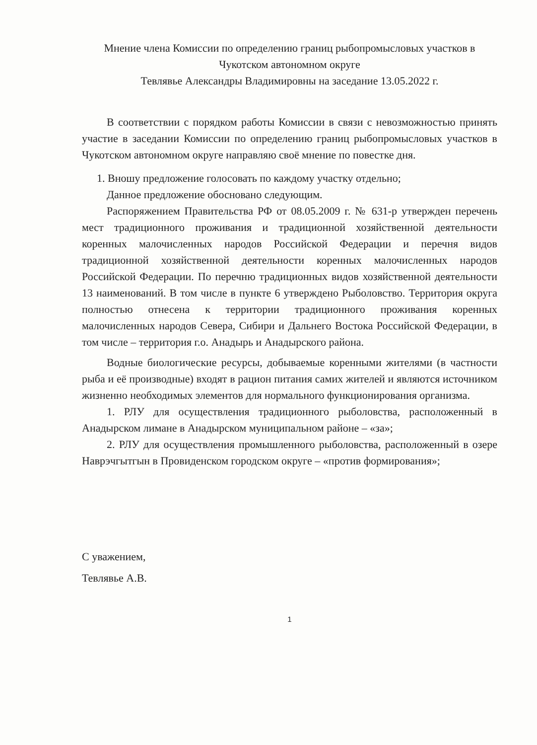Мнение члена Комиссии по определению границ рыбопромысловых участков в Чукотском автономном округе
Тевлявье Александры Владимировны на заседание 13.05.2022 г.
В соответствии с порядком работы Комиссии в связи с невозможностью принять участие в заседании Комиссии по определению границ рыбопромысловых участков в Чукотском автономном округе направляю своё мнение по повестке дня.
1. Вношу предложение голосовать по каждому участку отдельно;
Данное предложение обосновано следующим.
Распоряжением Правительства РФ от 08.05.2009 г. № 631-р утвержден перечень мест традиционного проживания и традиционной хозяйственной деятельности коренных малочисленных народов Российской Федерации и перечня видов традиционной хозяйственной деятельности коренных малочисленных народов Российской Федерации. По перечню традиционных видов хозяйственной деятельности 13 наименований. В том числе в пункте 6 утверждено Рыболовство. Территория округа полностью отнесена к территории традиционного проживания коренных малочисленных народов Севера, Сибири и Дальнего Востока Российской Федерации, в том числе – территория г.о. Анадырь и Анадырского района.
Водные биологические ресурсы, добываемые коренными жителями (в частности рыба и её производные) входят в рацион питания самих жителей и являются источником жизненно необходимых элементов для нормального функционирования организма.
1. РЛУ для осуществления традиционного рыболовства, расположенный в Анадырском лимане в Анадырском муниципальном районе – «за»;
2. РЛУ для осуществления промышленного рыболовства, расположенный в озере Наврэчгытгын в Провиденском городском округе – «против формирования»;
С уважением,
Тевлявье А.В.
1